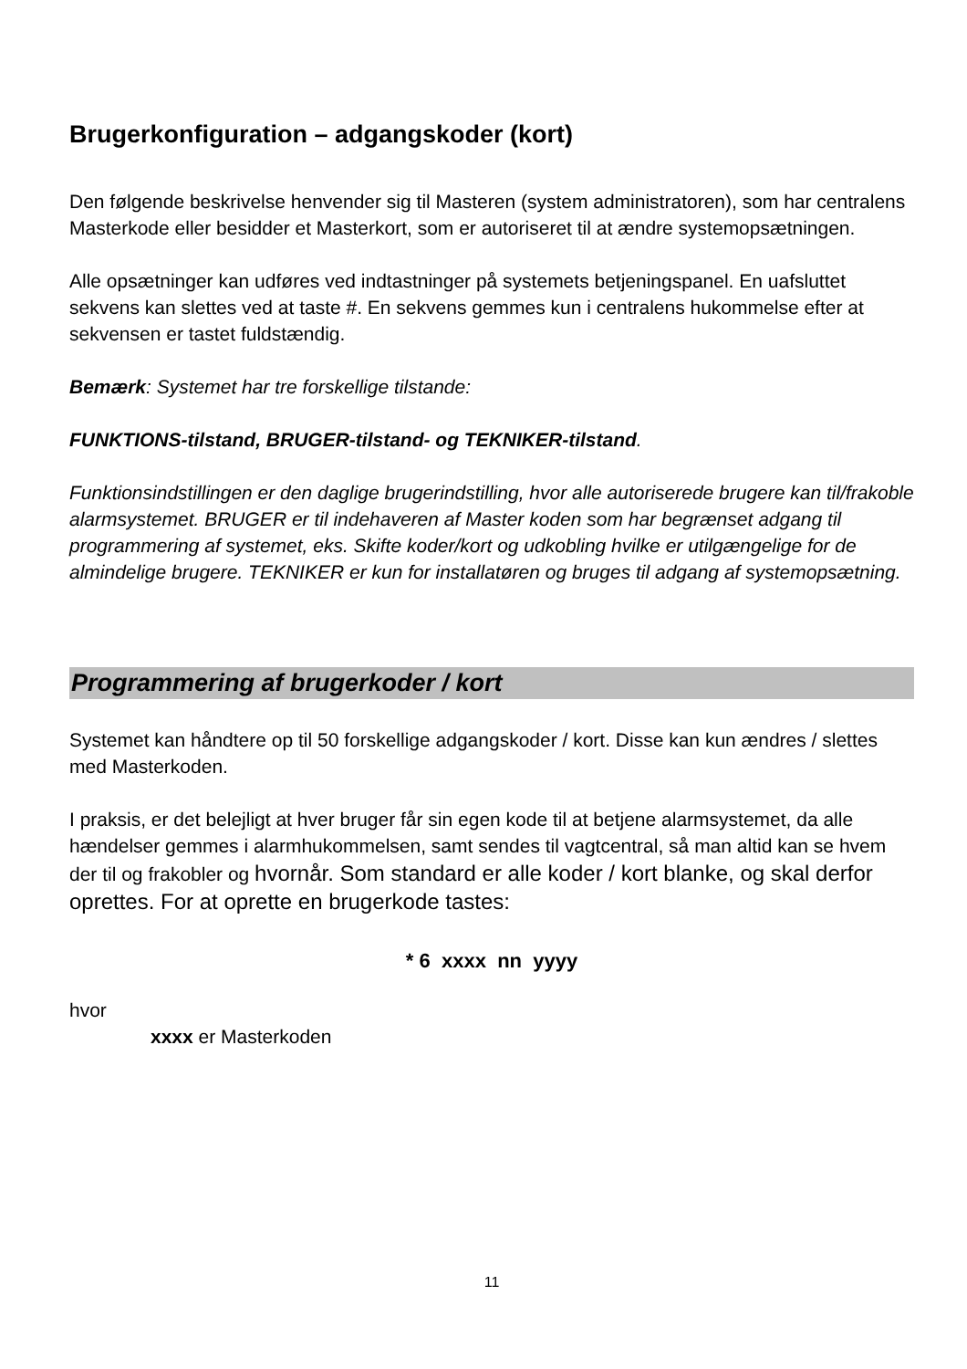Brugerkonfiguration – adgangskoder (kort)
Den følgende beskrivelse henvender sig til Masteren (system administratoren), som har centralens Masterkode eller besidder et Masterkort, som er autoriseret til at ændre systemopsætningen.
Alle opsætninger kan udføres ved indtastninger på systemets betjeningspanel. En uafsluttet sekvens kan slettes ved at taste #. En sekvens gemmes kun i centralens hukommelse efter at sekvensen er tastet fuldstændig.
Bemærk: Systemet har tre forskellige tilstande:
FUNKTIONS-tilstand, BRUGER-tilstand- og TEKNIKER-tilstand.
Funktionsindstillingen er den daglige brugerindstilling, hvor alle autoriserede brugere kan til/frakoble alarmsystemet. BRUGER er til indehaveren af Master koden som har begrænset adgang til programmering af systemet, eks. Skifte koder/kort og udkobling hvilke er utilgængelige for de almindelige brugere. TEKNIKER er kun for installatøren og bruges til adgang af systemopsætning.
Programmering af brugerkoder / kort
Systemet kan håndtere op til 50 forskellige adgangskoder / kort. Disse kan kun ændres / slettes med Masterkoden.
I praksis, er det belejligt at hver bruger får sin egen kode til at betjene alarmsystemet, da alle hændelser gemmes i alarmhukommelsen, samt sendes til vagtcentral, så man altid kan se hvem der til og frakobler og hvornår. Som standard er alle koder / kort blanke, og skal derfor oprettes. For at oprette en brugerkode tastes:
* 6 xxxx nn yyyy
hvor
xxxx er Masterkoden
11